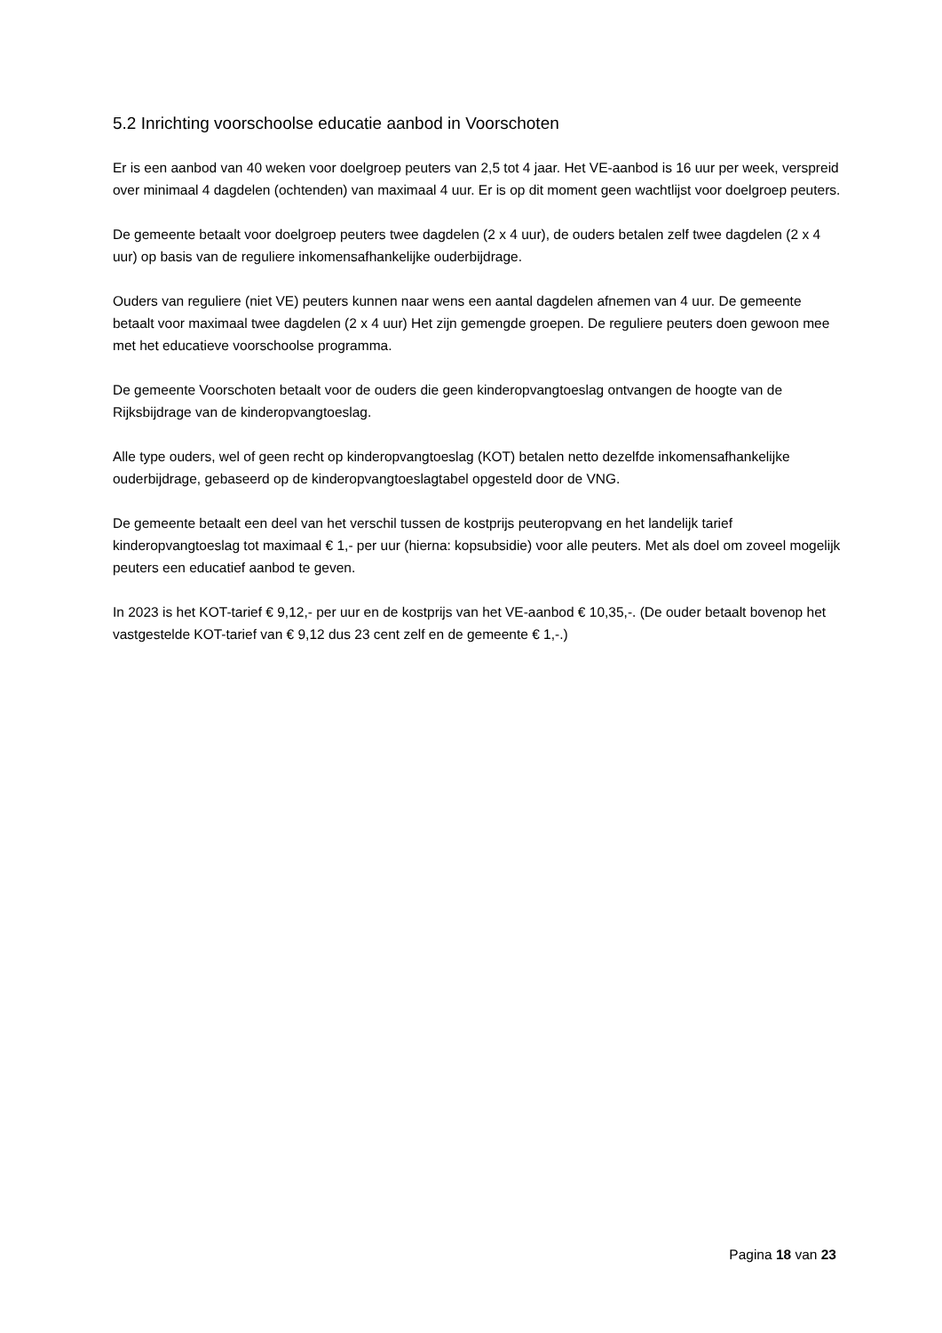5.2 Inrichting voorschoolse educatie aanbod in Voorschoten
Er is een aanbod van 40 weken voor doelgroep peuters van 2,5 tot 4 jaar. Het VE-aanbod is 16 uur per week, verspreid over minimaal 4 dagdelen (ochtenden) van maximaal 4 uur. Er is op dit moment geen wachtlijst voor doelgroep peuters.
De gemeente betaalt voor doelgroep peuters twee dagdelen (2 x 4 uur), de ouders betalen zelf twee dagdelen (2 x 4 uur) op basis van de reguliere inkomensafhankelijke ouderbijdrage.
Ouders van reguliere (niet VE) peuters kunnen naar wens een aantal dagdelen afnemen van 4 uur. De gemeente betaalt voor maximaal twee dagdelen (2 x 4 uur) Het zijn gemengde groepen. De reguliere peuters doen gewoon mee met het educatieve voorschoolse programma.
De gemeente Voorschoten betaalt voor de ouders die geen kinderopvangtoeslag ontvangen de hoogte van de Rijksbijdrage van de kinderopvangtoeslag.
Alle type ouders, wel of geen recht op kinderopvangtoeslag (KOT) betalen netto dezelfde inkomensafhankelijke ouderbijdrage, gebaseerd op de kinderopvangtoeslagtabel opgesteld door de VNG.
De gemeente betaalt een deel van het verschil tussen de kostprijs peuteropvang en het landelijk tarief kinderopvangtoeslag tot maximaal € 1,- per uur (hierna: kopsubsidie) voor alle peuters. Met als doel om zoveel mogelijk peuters een educatief aanbod te geven.
In 2023 is het KOT-tarief € 9,12,- per uur en de kostprijs van het VE-aanbod € 10,35,-. (De ouder betaalt bovenop het vastgestelde KOT-tarief van € 9,12 dus 23 cent zelf en de gemeente € 1,-.)
Pagina 18 van 23